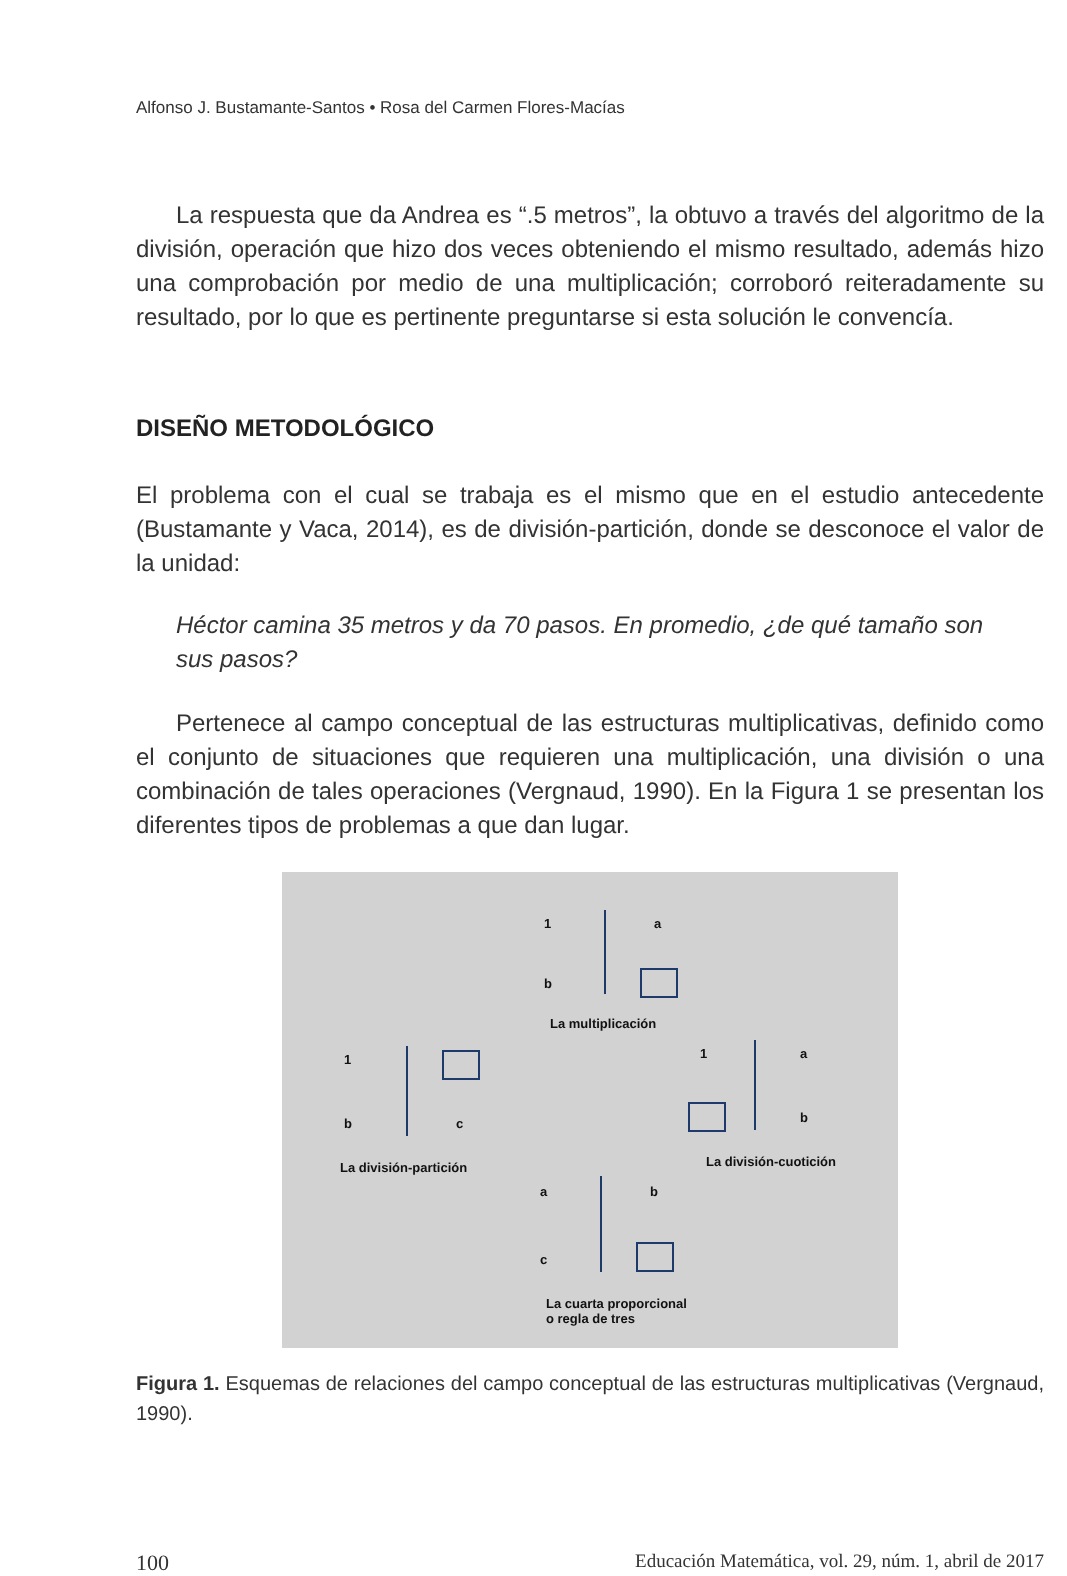Alfonso J. Bustamante-Santos • Rosa del Carmen Flores-Macías
La respuesta que da Andrea es “.5 metros”, la obtuvo a través del algoritmo de la división, operación que hizo dos veces obteniendo el mismo resultado, además hizo una comprobación por medio de una multiplicación; corroboró reiteradamente su resultado, por lo que es pertinente preguntarse si esta solución le convencía.
DISEÑO METODOLÓGICO
El problema con el cual se trabaja es el mismo que en el estudio antecedente (Bustamante y Vaca, 2014), es de división-partición, donde se desconoce el valor de la unidad:
Héctor camina 35 metros y da 70 pasos. En promedio, ¿de qué tamaño son sus pasos?
Pertenece al campo conceptual de las estructuras multiplicativas, definido como el conjunto de situaciones que requieren una multiplicación, una división o una combinación de tales operaciones (Vergnaud, 1990). En la Figura 1 se presentan los diferentes tipos de problemas a que dan lugar.
1 a
b
La multiplicación
1
b c
La división-partición
1 a
b
La división-cuotición
a b
c
La cuarta proporcional
o regla de tres
Figura 1. Esquemas de relaciones del campo conceptual de las estructuras multiplicativas (Vergnaud, 1990).
100 Educación Matemática, vol. 29, núm. 1, abril de 2017